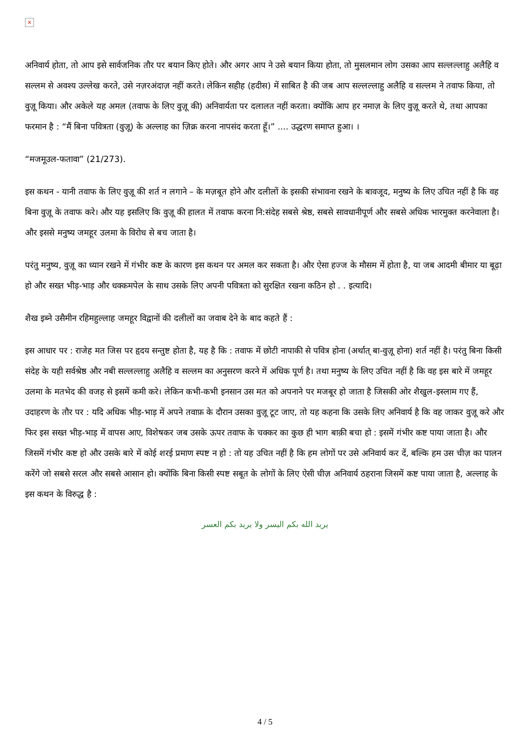×
अनिवार्य होता, तो आप इसे सार्वजनिक तौर पर बयान किए होते। और अगर आप ने उसे बयान किया होता, तो मुसलमान लोग उसका आप सल्लल्लाहु अलैहि व सल्लम से अवश्य उल्लेख करते, उसे नज़रअंदाज़ नहीं करते। लेकिन सहीह (हदीस) में साबित है की जब आप सल्लल्लाहु अलैहि व सल्लम ने तवाफ किया, तो वुज़ू किया। और अकेले यह अमल (तवाफ के लिए वुज़ू की) अनिवार्यता पर दलालत नहीं करता। क्योंकि आप हर नमाज़ के लिए वुज़ू करते थे, तथा आपका फरमान है : “मैं बिना पवित्रता (वुज़ू) के अल्लाह का ज़िक्र करना नापसंद करता हूँ।” .... उद्धरण समाप्त हुआ। ।
“मजमूउल-फतावा” (21/273).
इस कथन - यानी तवाफ के लिए वुज़ू की शर्त न लगाने – के मज़बूत होने और दलीलों के इसकी संभावना रखने के बावजूद, मनुष्य के लिए उचित नहीं है कि वह बिना वुज़ू के तवाफ करे। और यह इसलिए कि वुज़ू की हालत में तवाफ करना नि:संदेह सबसे श्रेष्ठ, सबसे सावधानीपूर्ण और सबसे अधिक भारमुक्त करनेवाला है। और इससे मनुष्य जमहूर उलमा के विरोध से बच जाता है।
परंतु मनुष्य, वुज़ू का ध्यान रखने में गंभीर कष्ट के कारण इस कथन पर अमल कर सकता है। और ऐसा हज्ज के मौसम में होता है, या जब आदमी बीमार या बूढ़ा हो और सख्त भीड़-भाड़ और धक्कमपेल के साथ उसके लिए अपनी पवित्रता को सुरक्षित रखना कठिन हो . . इत्यादि।
शैख इब्ने उसैमीन रहिमहुल्लाह जमहूर विद्वानों की दलीलों का जवाब देने के बाद कहते हैं :
इस आधार पर : राजेह मत जिस पर हृदय सन्तुष्ट होता है, यह है कि : तवाफ में छोटी नापाकी से पवित्र होना (अर्थात् बा-वुज़ू होना) शर्त नहीं है। परंतु बिना किसी संदेह के यही सर्वश्रेष्ठ और नबी सल्लल्लाहु अलैहि व सल्लम का अनुसरण करने में अधिक पूर्ण है। तथा मनुष्य के लिए उचित नहीं है कि वह इस बारे में जमहूर उलमा के मतभेद की वजह से इसमें कमी करे। लेकिन कभी-कभी इनसान उस मत को अपनाने पर मजबूर हो जाता है जिसकी ओर शैखुल-इस्लाम गए हैं, उदाहरण के तौर पर : यदि अधिक भीड़-भाड़ में अपने तवाफ़ के दौरान उसका वुज़ू टूट जाए, तो यह कहना कि उसके लिए अनिवार्य है कि वह जाकर वुज़ू करे और फिर इस सख्त भीड़-भाड़ में वापस आए, विशेषकर जब उसके ऊपर तवाफ के चक्कर का कुछ ही भाग बाक़ी बचा हो : इसमें गंभीर कष्ट पाया जाता है। और जिसमें गंभीर कष्ट हो और उसके बारे में कोई शरई प्रमाण स्पष्ट न हो : तो यह उचित नहीं है कि हम लोगों पर उसे अनिवार्य कर दें, बल्कि हम उस चीज़ का पालन करेंगे जो सबसे सरल और सबसे आसान हो। क्योंकि बिना किसी स्पष्ट सबूत के लोगों के लिए ऐसी चीज़ अनिवार्य ठहराना जिसमें कष्ट पाया जाता है, अल्लाह के इस कथन के विरुद्ध है :
يريد الله بكم اليسر ولا يريد بكم العسر
4 / 5